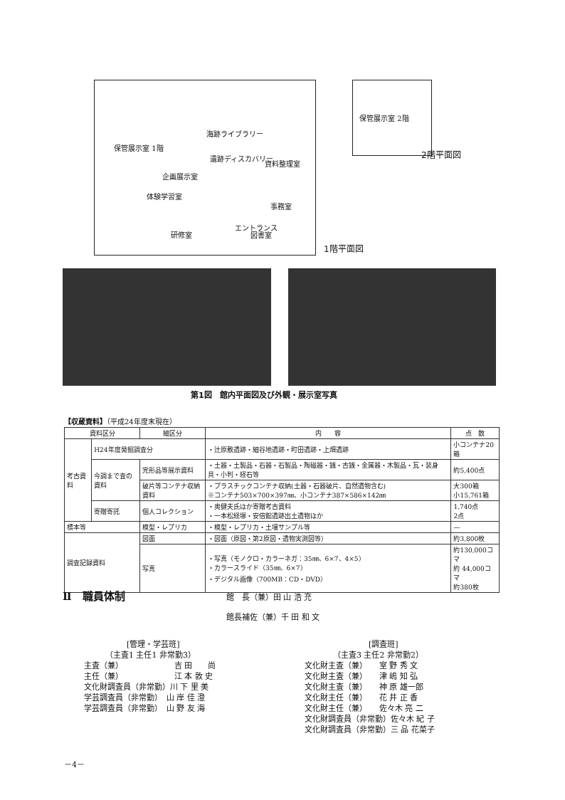保管展示室 1階
海跡ライブラリー
遺跡ディスカバリー
資料整理室
企画展示室
体験学習室
事務室
研修室
エントランス
図書室
1階平面図
保管展示室 2階
2階平面図
第1図　館内平面図及び外観・展示室写真
【収蔵資料】（平成24年度末現在）
| 資料区分 | | 細区分 | 内 容 | 点 数 |
| --- | --- | --- | --- | --- |
| 考古資料 | H24年度発掘調査分 | | ・辻原敷遺跡・細谷地遺跡・町田遺跡・上畑遺跡 | 小コンテナ20箱 |
| | 今調まで査の資料 | 完形品等展示資料 | ・土器・土製品・石器・石製品・陶磁器・銭・古銭・金属器・木製品・瓦・装身具・小判・経石等 | 約5,400点 |
| | | 破片等コンテナ収納資料 | ・プラスチックコンテナ収納(土器・石器破片、自然遺物含む) ※コンテナ503×700×397㎜、小コンテナ387×586×142㎜ | 大300箱 小15,761箱 |
| | 寄贈寄託 | 個人コレクション | ・奥健夫氏ほか寄贈考古資料 ・一本松経塚・安倍館遺跡出土遺物ほか | 1,740点 2点 |
| 標本等 | | 模型・レプリカ | ・模型・レプリカ・土壌サンプル等 | — |
| 調査記録資料 | | 図面 | ・図面（原図・第2原図・遺物実測図等） | 約3,800枚 |
| | | 写真 | ・写真（モノクロ・カラーネガ：35㎜、6×7、4×5） ・カラースライド（35㎜、6×7） ・デジタル画像（700MB：CD・DVD） | 約130,000コマ 約 44,000コマ 約380枚 |
Ⅱ　職員体制 館　長（兼）田 山 浩 充
館長補佐（兼）千 田 和 文
[管理・学芸班]
（主査1 主任1 非常勤3）
主査（兼）　　　　　　　吉 田　　尚
主任（兼）　　　　　　　江 本 敦 史
文化財調査員（非常勤）川 下 里 美
学芸調査員（非常勤）　山 岸 佳 澄
学芸調査員（非常勤）　山 野 友 海
[調査班]
（主査3 主任2 非常勤2）
文化財主査（兼）　　室 野 秀 文
文化財主査（兼）　　津 嶋 知 弘
文化財主査（兼）　　神 原 雄一郎
文化財主任（兼）　　花 井 正 香
文化財主任（兼）　　佐々木 亮 二
文化財調査員（非常勤）佐々木 紀 子
文化財調査員（非常勤）三 品 花菜子
－4－